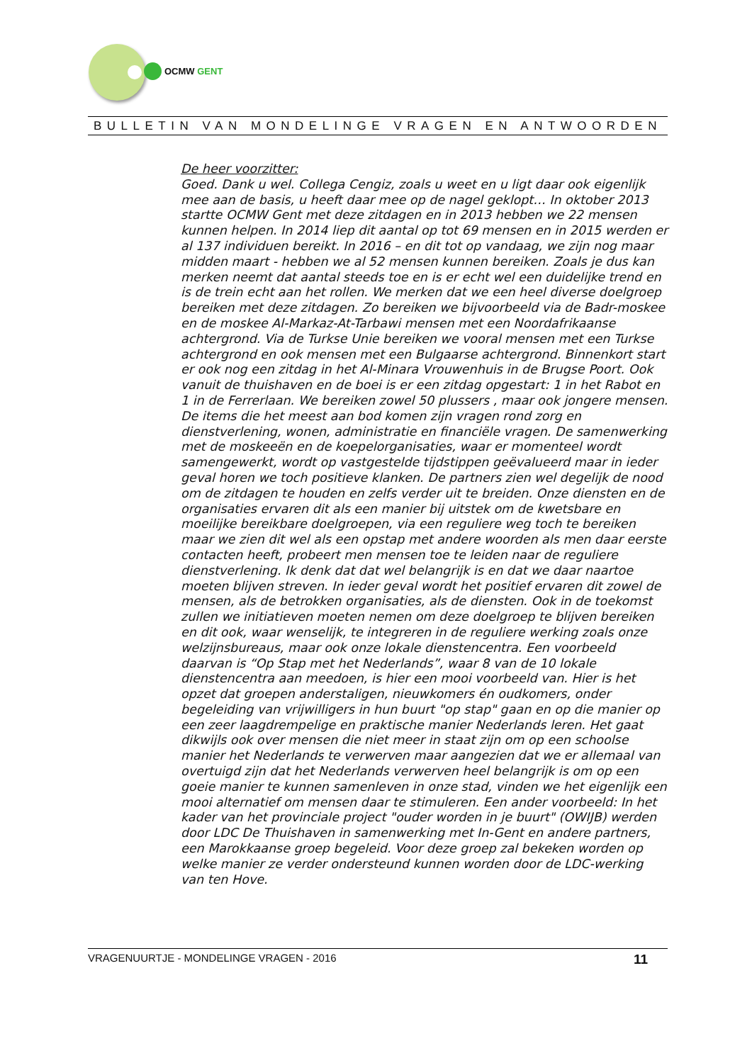OCMW GENT
BULLETIN VAN MONDELINGE VRAGEN EN ANTWOORDEN
De heer voorzitter:
Goed. Dank u wel. Collega Cengiz, zoals u weet en u ligt daar ook eigenlijk mee aan de basis, u heeft daar mee op de nagel geklopt… In oktober 2013 startte OCMW Gent met deze zitdagen en in 2013 hebben we 22 mensen kunnen helpen. In 2014 liep dit aantal op tot 69 mensen en in 2015 werden er al 137 individuen bereikt. In 2016 – en dit tot op vandaag, we zijn nog maar midden maart - hebben we al 52 mensen kunnen bereiken. Zoals je dus kan merken neemt dat aantal steeds toe en is er echt wel een duidelijke trend en is de trein echt aan het rollen. We merken dat we een heel diverse doelgroep bereiken met deze zitdagen. Zo bereiken we bijvoorbeeld via de Badr-moskee en de moskee Al-Markaz-At-Tarbawi mensen met een Noordafrikaanse achtergrond. Via de Turkse Unie bereiken we vooral mensen met een Turkse achtergrond en ook mensen met een Bulgaarse achtergrond. Binnenkort start er ook nog een zitdag in het Al-Minara Vrouwenhuis in de Brugse Poort. Ook vanuit de thuishaven en de boei is er een zitdag opgestart: 1 in het Rabot en 1 in de Ferrerlaan. We bereiken zowel 50 plussers , maar ook jongere mensen. De items die het meest aan bod komen zijn vragen rond zorg en dienstverlening, wonen, administratie en financiële vragen. De samenwerking met de moskeeën en de koepelorganisaties, waar er momenteel wordt samengewerkt, wordt op vastgestelde tijdstippen geëvalueerd maar in ieder geval horen we toch positieve klanken. De partners zien wel degelijk de nood om de zitdagen te houden en zelfs verder uit te breiden. Onze diensten en de organisaties ervaren dit als een manier bij uitstek om de kwetsbare en moeilijke bereikbare doelgroepen, via een reguliere weg toch te bereiken maar we zien dit wel als een opstap met andere woorden als men daar eerste contacten heeft, probeert men mensen toe te leiden naar de reguliere dienstverlening. Ik denk dat dat wel belangrijk is en dat we daar naartoe moeten blijven streven. In ieder geval wordt het positief ervaren dit zowel de mensen, als de betrokken organisaties, als de diensten. Ook in de toekomst zullen we initiatieven moeten nemen om deze doelgroep te blijven bereiken en dit ook, waar wenselijk, te integreren in de reguliere werking zoals onze welzijnsbureaus, maar ook onze lokale dienstencentra. Een voorbeeld daarvan is “Op Stap met het Nederlands”, waar 8 van de 10 lokale dienstencentra aan meedoen, is hier een mooi voorbeeld van. Hier is het opzet dat groepen anderstaligen, nieuwkomers én oudkomers, onder begeleiding van vrijwilligers in hun buurt "op stap" gaan en op die manier op een zeer laagdrempelige en praktische manier Nederlands leren. Het gaat dikwijls ook over mensen die niet meer in staat zijn om op een schoolse manier het Nederlands te verwerven maar aangezien dat we er allemaal van overtuigd zijn dat het Nederlands verwerven heel belangrijk is om op een goeie manier te kunnen samenleven in onze stad, vinden we het eigenlijk een mooi alternatief om mensen daar te stimuleren. Een ander voorbeeld: In het kader van het provinciale project "ouder worden in je buurt" (OWIJB) werden door LDC De Thuishaven in samenwerking met In-Gent en andere partners, een Marokkaanse groep begeleid. Voor deze groep zal bekeken worden op welke manier ze verder ondersteund kunnen worden door de LDC-werking van ten Hove.
VRAGENUURTJE - MONDELINGE VRAGEN - 2016 11